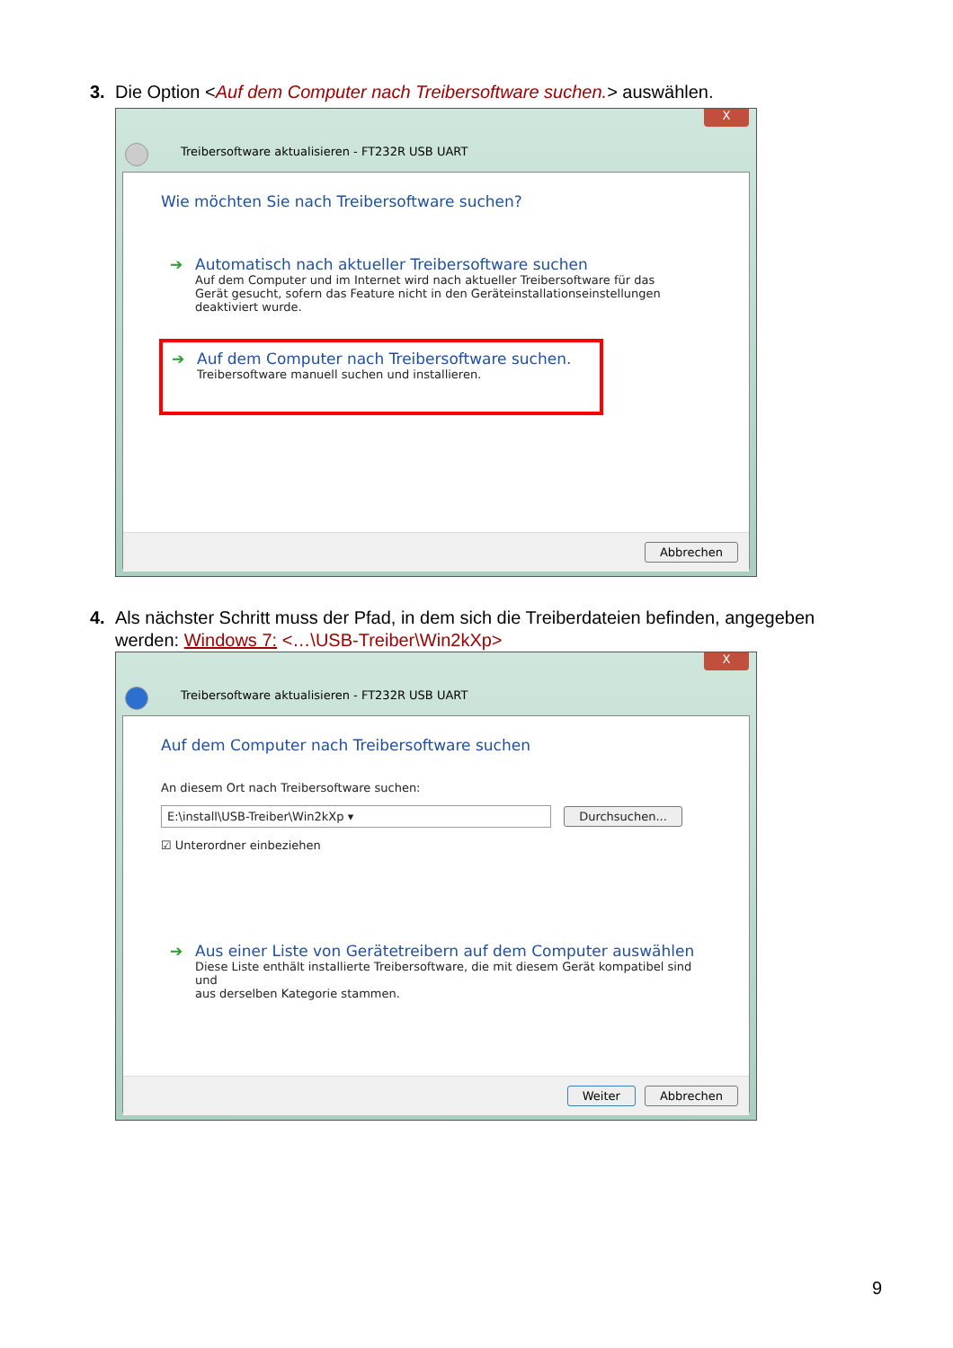3. Die Option <Auf dem Computer nach Treibersoftware suchen.> auswählen.
X
Treibersoftware aktualisieren - FT232R USB UART
Wie möchten Sie nach Treibersoftware suchen?
➔
Automatisch nach aktueller Treibersoftware suchen
Auf dem Computer und im Internet wird nach aktueller Treibersoftware für das
Gerät gesucht, sofern das Feature nicht in den Geräteinstallationseinstellungen
deaktiviert wurde.
➔
Auf dem Computer nach Treibersoftware suchen.
Treibersoftware manuell suchen und installieren.
Abbrechen
4. Als nächster Schritt muss der Pfad, in dem sich die Treiberdateien befinden, angegeben
werden: Windows 7: <…\USB-Treiber\Win2kXp>
X
Treibersoftware aktualisieren - FT232R USB UART
Auf dem Computer nach Treibersoftware suchen
An diesem Ort nach Treibersoftware suchen:
E:\install\USB-Treiber\Win2kXp ▾ Durchsuchen...
☑ Unterordner einbeziehen
➔
Aus einer Liste von Gerätetreibern auf dem Computer auswählen
Diese Liste enthält installierte Treibersoftware, die mit diesem Gerät kompatibel sind und
aus derselben Kategorie stammen.
Weiter Abbrechen
9